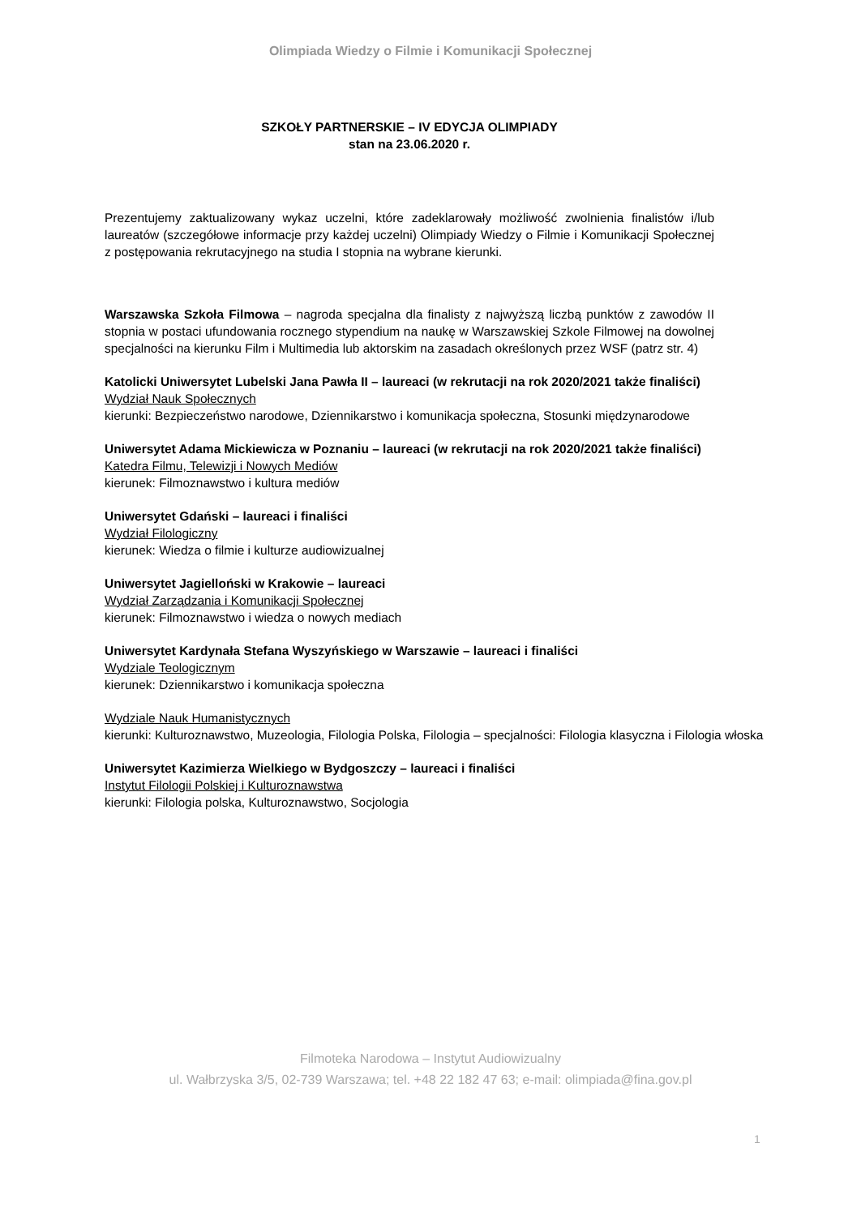Olimpiada Wiedzy o Filmie i Komunikacji Społecznej
SZKOŁY PARTNERSKIE – IV EDYCJA OLIMPIADY
stan na 23.06.2020 r.
Prezentujemy zaktualizowany wykaz uczelni, które zadeklarowały możliwość zwolnienia finalistów i/lub laureatów (szczegółowe informacje przy każdej uczelni) Olimpiady Wiedzy o Filmie i Komunikacji Społecznej z postępowania rekrutacyjnego na studia I stopnia na wybrane kierunki.
Warszawska Szkoła Filmowa – nagroda specjalna dla finalisty z najwyższą liczbą punktów z zawodów II stopnia w postaci ufundowania rocznego stypendium na naukę w Warszawskiej Szkole Filmowej na dowolnej specjalności na kierunku Film i Multimedia lub aktorskim na zasadach określonych przez WSF (patrz str. 4)
Katolicki Uniwersytet Lubelski Jana Pawła II – laureaci (w rekrutacji na rok 2020/2021 także finaliści)
Wydział Nauk Społecznych
kierunki: Bezpieczeństwo narodowe, Dziennikarstwo i komunikacja społeczna, Stosunki międzynarodowe
Uniwersytet Adama Mickiewicza w Poznaniu – laureaci (w rekrutacji na rok 2020/2021 także finaliści)
Katedra Filmu, Telewizji i Nowych Mediów
kierunek: Filmoznawstwo i kultura mediów
Uniwersytet Gdański – laureaci i finaliści
Wydział Filologiczny
kierunek: Wiedza o filmie i kulturze audiowizualnej
Uniwersytet Jagielloński w Krakowie – laureaci
Wydział Zarządzania i Komunikacji Społecznej
kierunek: Filmoznawstwo i wiedza o nowych mediach
Uniwersytet Kardynała Stefana Wyszyńskiego w Warszawie – laureaci i finaliści
Wydziale Teologicznym
kierunek: Dziennikarstwo i komunikacja społeczna
Wydziale Nauk Humanistycznych
kierunki: Kulturoznawstwo, Muzeologia, Filologia Polska, Filologia – specjalności: Filologia klasyczna i Filologia włoska
Uniwersytet Kazimierza Wielkiego w Bydgoszczy – laureaci i finaliści
Instytut Filologii Polskiej i Kulturoznawstwa
kierunki: Filologia polska, Kulturoznawstwo, Socjologia
Filmoteka Narodowa – Instytut Audiowizualny
ul. Wałbrzyska 3/5, 02-739 Warszawa; tel. +48 22 182 47 63; e-mail: olimpiada@fina.gov.pl
1